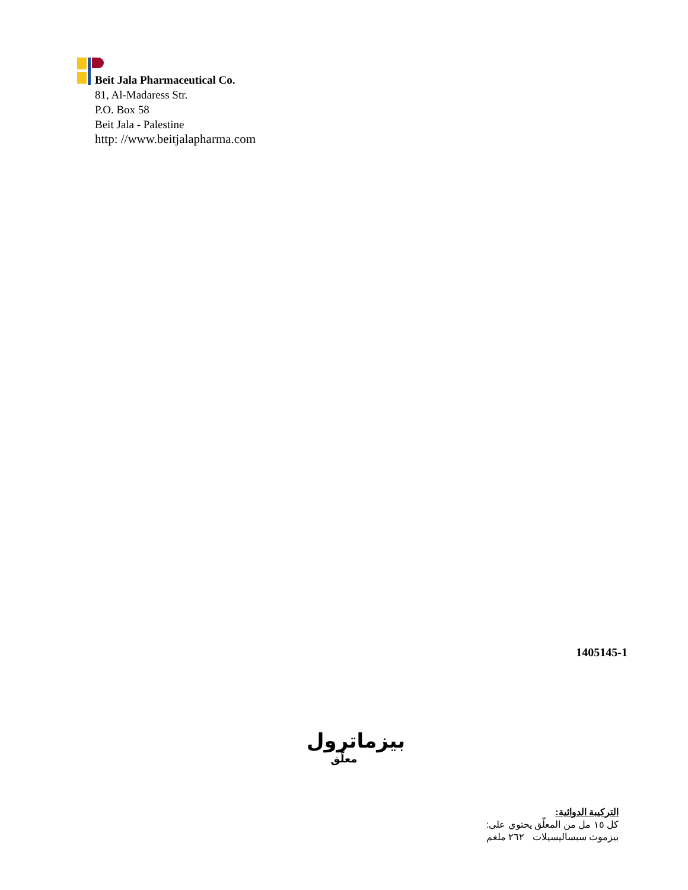Beit Jala Pharmaceutical Co.
81, Al-Madaress Str.
P.O. Box 58
Beit Jala - Palestine
http: //www.beitjalapharma.com
1405145-1
بيزماترول
معلّق
التركيبة الدوائية:
كل ١٥ مل من المعلّق يحتوي على:
بيزموث سبساليسيلات ٢٦٢ ملغم